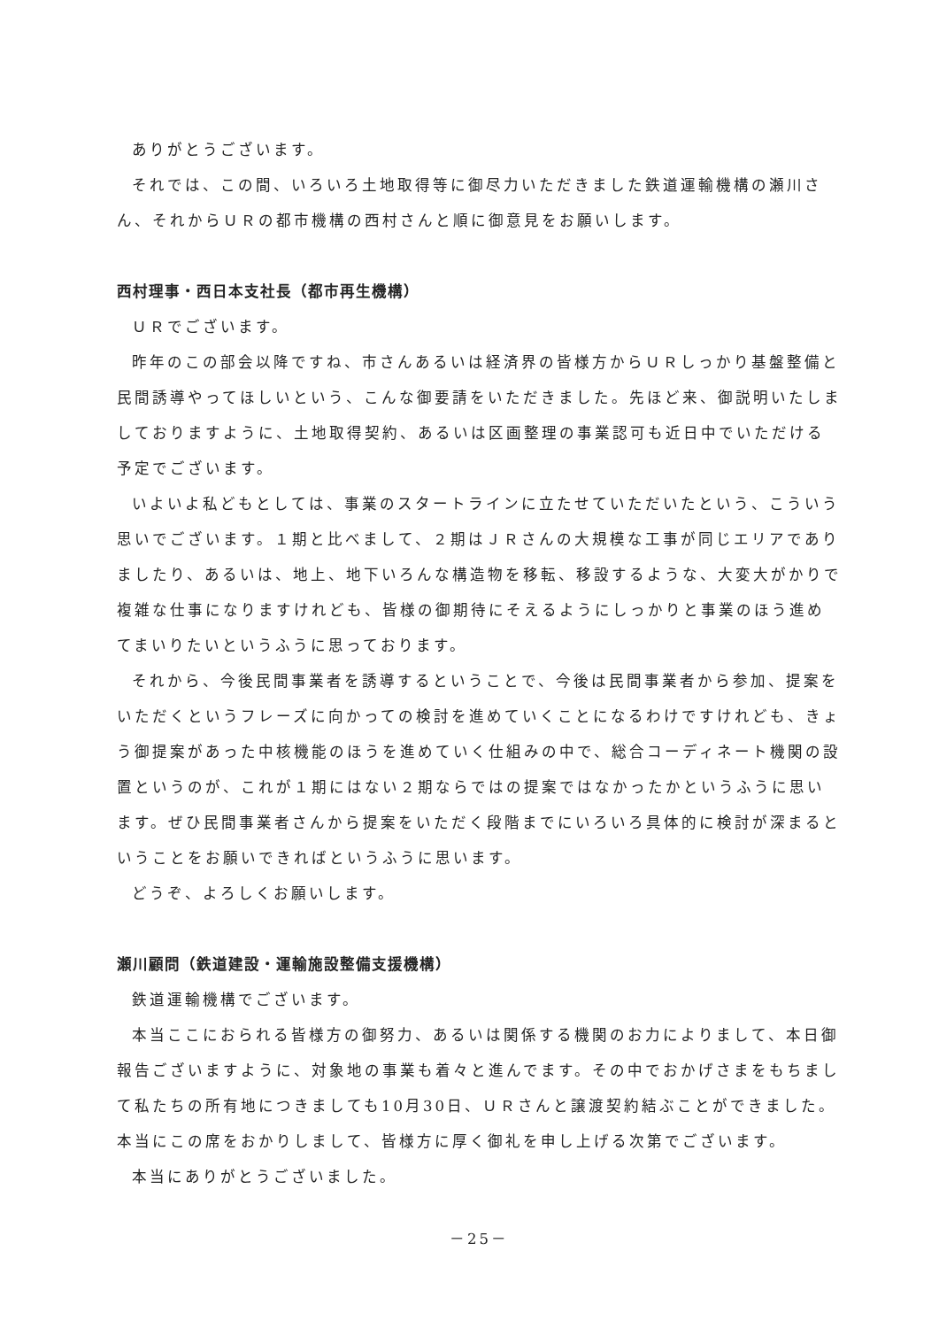ありがとうございます。
それでは、この間、いろいろ土地取得等に御尽力いただきました鉄道運輸機構の瀬川さん、それからＵＲの都市機構の西村さんと順に御意見をお願いします。
西村理事・西日本支社長（都市再生機構）
ＵＲでございます。
昨年のこの部会以降ですね、市さんあるいは経済界の皆様方からＵＲしっかり基盤整備と民間誘導やってほしいという、こんな御要請をいただきました。先ほど来、御説明いたしましておりますように、土地取得契約、あるいは区画整理の事業認可も近日中でいただける予定でございます。
いよいよ私どもとしては、事業のスタートラインに立たせていただいたという、こういう思いでございます。１期と比べまして、２期はＪＲさんの大規模な工事が同じエリアでありましたり、あるいは、地上、地下いろんな構造物を移転、移設するような、大変大がかりで複雑な仕事になりますけれども、皆様の御期待にそえるようにしっかりと事業のほう進めてまいりたいというふうに思っております。
それから、今後民間事業者を誘導するということで、今後は民間事業者から参加、提案をいただくというフレーズに向かっての検討を進めていくことになるわけですけれども、きょう御提案があった中核機能のほうを進めていく仕組みの中で、総合コーディネート機関の設置というのが、これが１期にはない２期ならではの提案ではなかったかというふうに思います。ぜひ民間事業者さんから提案をいただく段階までにいろいろ具体的に検討が深まるということをお願いできればというふうに思います。
どうぞ、よろしくお願いします。
瀬川顧問（鉄道建設・運輸施設整備支援機構）
鉄道運輸機構でございます。
本当ここにおられる皆様方の御努力、あるいは関係する機関のお力によりまして、本日御報告ございますように、対象地の事業も着々と進んでます。その中でおかげさまをもちまして私たちの所有地につきましても10月30日、ＵＲさんと譲渡契約結ぶことができました。本当にこの席をおかりしまして、皆様方に厚く御礼を申し上げる次第でございます。
本当にありがとうございました。
－25－